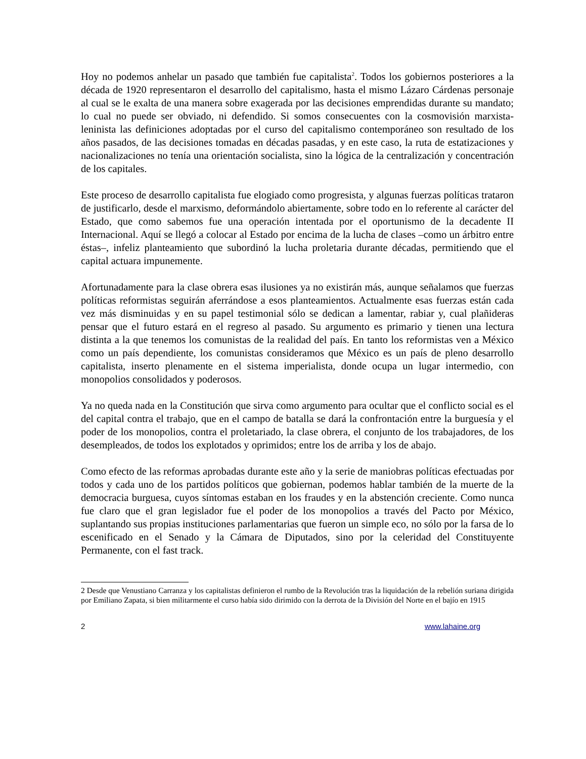Hoy no podemos anhelar un pasado que también fue capitalista<sup>2</sup>. Todos los gobiernos posteriores a la década de 1920 representaron el desarrollo del capitalismo, hasta el mismo Lázaro Cárdenas personaje al cual se le exalta de una manera sobre exagerada por las decisiones emprendidas durante su mandato; lo cual no puede ser obviado, ni defendido. Si somos consecuentes con la cosmovisión marxista-leninista las definiciones adoptadas por el curso del capitalismo contemporáneo son resultado de los años pasados, de las decisiones tomadas en décadas pasadas, y en este caso, la ruta de estatizaciones y nacionalizaciones no tenía una orientación socialista, sino la lógica de la centralización y concentración de los capitales.
Este proceso de desarrollo capitalista fue elogiado como progresista, y algunas fuerzas políticas trataron de justificarlo, desde el marxismo, deformándolo abiertamente, sobre todo en lo referente al carácter del Estado, que como sabemos fue una operación intentada por el oportunismo de la decadente II Internacional. Aquí se llegó a colocar al Estado por encima de la lucha de clases –como un árbitro entre éstas–, infeliz planteamiento que subordinó la lucha proletaria durante décadas, permitiendo que el capital actuara impunemente.
Afortunadamente para la clase obrera esas ilusiones ya no existirán más, aunque señalamos que fuerzas políticas reformistas seguirán aferrándose a esos planteamientos. Actualmente esas fuerzas están cada vez más disminuidas y en su papel testimonial sólo se dedican a lamentar, rabiar y, cual plañideras pensar que el futuro estará en el regreso al pasado. Su argumento es primario y tienen una lectura distinta a la que tenemos los comunistas de la realidad del país. En tanto los reformistas ven a México como un país dependiente, los comunistas consideramos que México es un país de pleno desarrollo capitalista, inserto plenamente en el sistema imperialista, donde ocupa un lugar intermedio, con monopolios consolidados y poderosos.
Ya no queda nada en la Constitución que sirva como argumento para ocultar que el conflicto social es el del capital contra el trabajo, que en el campo de batalla se dará la confrontación entre la burguesía y el poder de los monopolios, contra el proletariado, la clase obrera, el conjunto de los trabajadores, de los desempleados, de todos los explotados y oprimidos; entre los de arriba y los de abajo.
Como efecto de las reformas aprobadas durante este año y la serie de maniobras políticas efectuadas por todos y cada uno de los partidos políticos que gobiernan, podemos hablar también de la muerte de la democracia burguesa, cuyos síntomas estaban en los fraudes y en la abstención creciente. Como nunca fue claro que el gran legislador fue el poder de los monopolios a través del Pacto por México, suplantando sus propias instituciones parlamentarias que fueron un simple eco, no sólo por la farsa de lo escenificado en el Senado y la Cámara de Diputados, sino por la celeridad del Constituyente Permanente, con el fast track.
2 Desde que Venustiano Carranza y los capitalistas definieron el rumbo de la Revolución tras la liquidación de la rebelión suriana dirigida por Emiliano Zapata, si bien militarmente el curso había sido dirimido con la derrota de la División del Norte en el bajío en 1915
2 www.lahaine.org